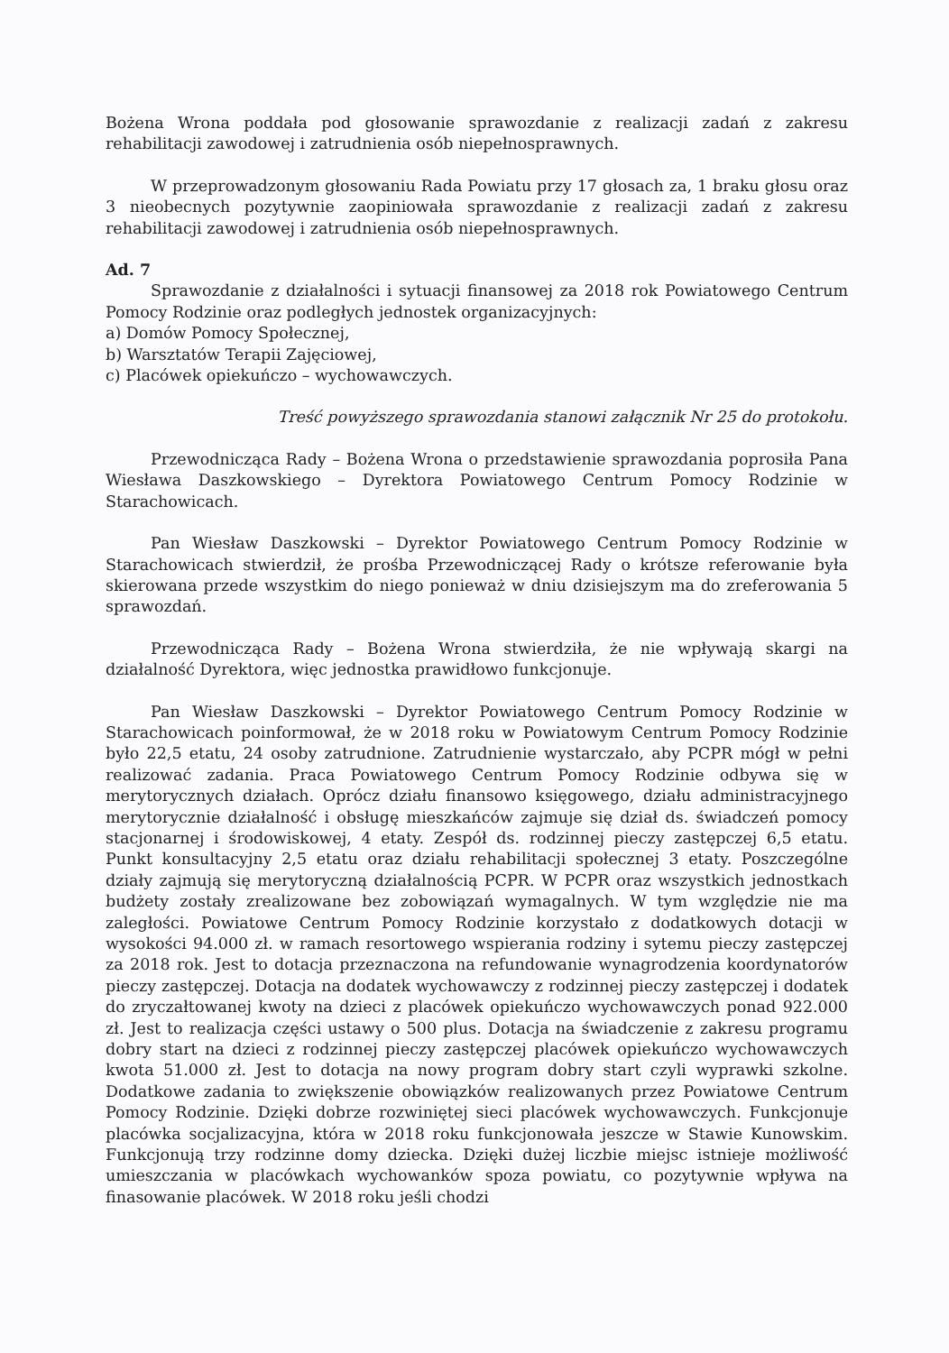Bożena Wrona poddała pod głosowanie sprawozdanie z realizacji zadań z zakresu rehabilitacji zawodowej i zatrudnienia osób niepełnosprawnych.
W przeprowadzonym głosowaniu Rada Powiatu przy 17 głosach za, 1 braku głosu oraz 3 nieobecnych pozytywnie zaopiniowała sprawozdanie z realizacji zadań z zakresu rehabilitacji zawodowej i zatrudnienia osób niepełnosprawnych.
Ad. 7
Sprawozdanie z działalności i sytuacji finansowej za 2018 rok Powiatowego Centrum Pomocy Rodzinie oraz podległych jednostek organizacyjnych:
a) Domów Pomocy Społecznej,
b) Warsztatów Terapii Zajęciowej,
c) Placówek opiekuńczo – wychowawczych.
Treść powyższego sprawozdania stanowi załącznik Nr 25 do protokołu.
Przewodnicząca Rady – Bożena Wrona o przedstawienie sprawozdania poprosiła Pana Wiesława Daszkowskiego – Dyrektora Powiatowego Centrum Pomocy Rodzinie w Starachowicach.
Pan Wiesław Daszkowski – Dyrektor Powiatowego Centrum Pomocy Rodzinie w Starachowicach stwierdził, że prośba Przewodniczącej Rady o krótsze referowanie była skierowana przede wszystkim do niego ponieważ w dniu dzisiejszym ma do zreferowania 5 sprawozdań.
Przewodnicząca Rady – Bożena Wrona stwierdziła, że nie wpływają skargi na działalność Dyrektora, więc jednostka prawidłowo funkcjonuje.
Pan Wiesław Daszkowski – Dyrektor Powiatowego Centrum Pomocy Rodzinie w Starachowicach poinformował, że w 2018 roku w Powiatowym Centrum Pomocy Rodzinie było 22,5 etatu, 24 osoby zatrudnione. Zatrudnienie wystarczało, aby PCPR mógł w pełni realizować zadania. Praca Powiatowego Centrum Pomocy Rodzinie odbywa się w merytorycznych działach. Oprócz działu finansowo księgowego, działu administracyjnego merytorycznie działalność i obsługę mieszkańców zajmuje się dział ds. świadczeń pomocy stacjonarnej i środowiskowej, 4 etaty. Zespół ds. rodzinnej pieczy zastępczej 6,5 etatu. Punkt konsultacyjny 2,5 etatu oraz działu rehabilitacji społecznej 3 etaty. Poszczególne działy zajmują się merytoryczną działalnością PCPR. W PCPR oraz wszystkich jednostkach budżety zostały zrealizowane bez zobowiązań wymagalnych. W tym względzie nie ma zaległości. Powiatowe Centrum Pomocy Rodzinie korzystało z dodatkowych dotacji w wysokości 94.000 zł. w ramach resortowego wspierania rodziny i sytemu pieczy zastępczej za 2018 rok. Jest to dotacja przeznaczona na refundowanie wynagrodzenia koordynatorów pieczy zastępczej. Dotacja na dodatek wychowawczy z rodzinnej pieczy zastępczej i dodatek do zryczałtowanej kwoty na dzieci z placówek opiekuńczo wychowawczych ponad 922.000 zł. Jest to realizacja części ustawy o 500 plus. Dotacja na świadczenie z zakresu programu dobry start na dzieci z rodzinnej pieczy zastępczej placówek opiekuńczo wychowawczych kwota 51.000 zł. Jest to dotacja na nowy program dobry start czyli wyprawki szkolne. Dodatkowe zadania to zwiększenie obowiązków realizowanych przez Powiatowe Centrum Pomocy Rodzinie. Dzięki dobrze rozwiniętej sieci placówek wychowawczych. Funkcjonuje placówka socjalizacyjna, która w 2018 roku funkcjonowała jeszcze w Stawie Kunowskim. Funkcjonują trzy rodzinne domy dziecka. Dzięki dużej liczbie miejsc istnieje możliwość umieszczania w placówkach wychowanków spoza powiatu, co pozytywnie wpływa na finasowanie placówek. W 2018 roku jeśli chodzi